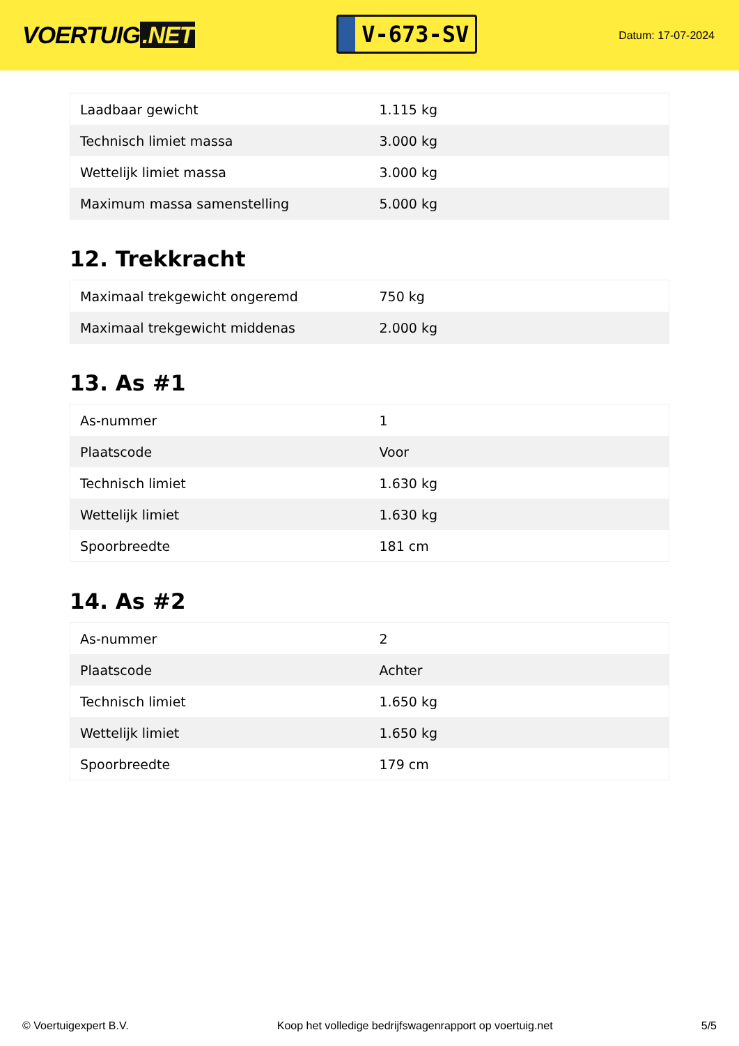VOERTUIG.NET
V-673-SV
Datum: 17-07-2024
| Laadbaar gewicht | 1.115 kg |
| Technisch limiet massa | 3.000 kg |
| Wettelijk limiet massa | 3.000 kg |
| Maximum massa samenstelling | 5.000 kg |
12. Trekkracht
| Maximaal trekgewicht ongeremd | 750 kg |
| Maximaal trekgewicht middenas | 2.000 kg |
13. As #1
| As-nummer | 1 |
| Plaatscode | Voor |
| Technisch limiet | 1.630 kg |
| Wettelijk limiet | 1.630 kg |
| Spoorbreedte | 181 cm |
14. As #2
| As-nummer | 2 |
| Plaatscode | Achter |
| Technisch limiet | 1.650 kg |
| Wettelijk limiet | 1.650 kg |
| Spoorbreedte | 179 cm |
© Voertuigexpert B.V. Koop het volledige bedrijfswagenrapport op voertuig.net 5/5